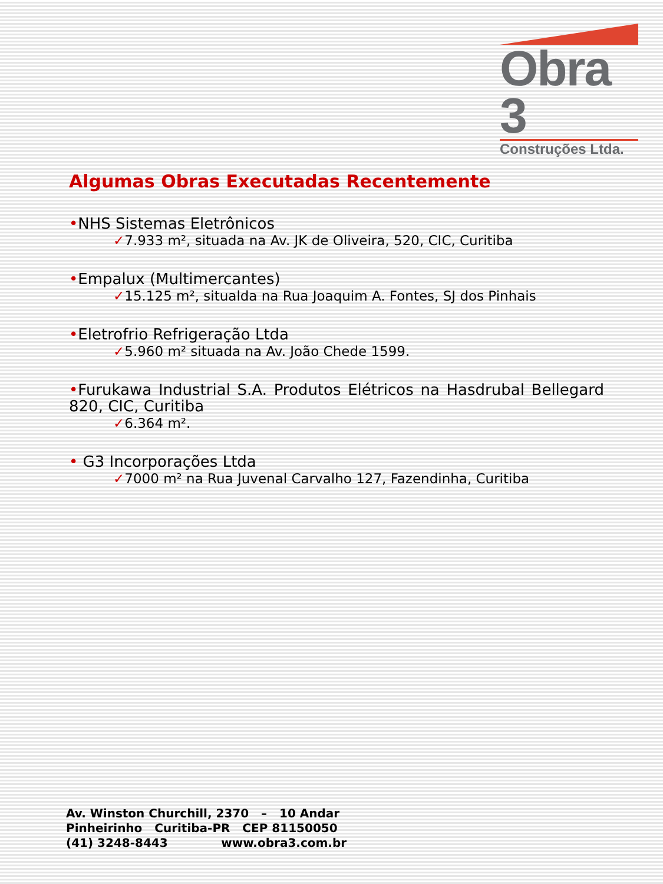Obra 3
Construções Ltda.
Algumas Obras Executadas Recentemente
•NHS Sistemas Eletrônicos
✓7.933 m², situada na Av. JK de Oliveira, 520, CIC, Curitiba
•Empalux (Multimercantes)
✓15.125 m², situalda na Rua Joaquim A. Fontes, SJ dos Pinhais
•Eletrofrio Refrigeração Ltda
✓5.960 m² situada na Av. João Chede 1599.
•Furukawa Industrial S.A. Produtos Elétricos na Hasdrubal Bellegard 820, CIC, Curitiba
✓6.364 m².
• G3 Incorporações Ltda
✓7000 m² na Rua Juvenal Carvalho 127, Fazendinha, Curitiba
Av. Winston Churchill, 2370 – 10 Andar
Pinheirinho Curitiba-PR CEP 81150050
(41) 3248-8443 www.obra3.com.br